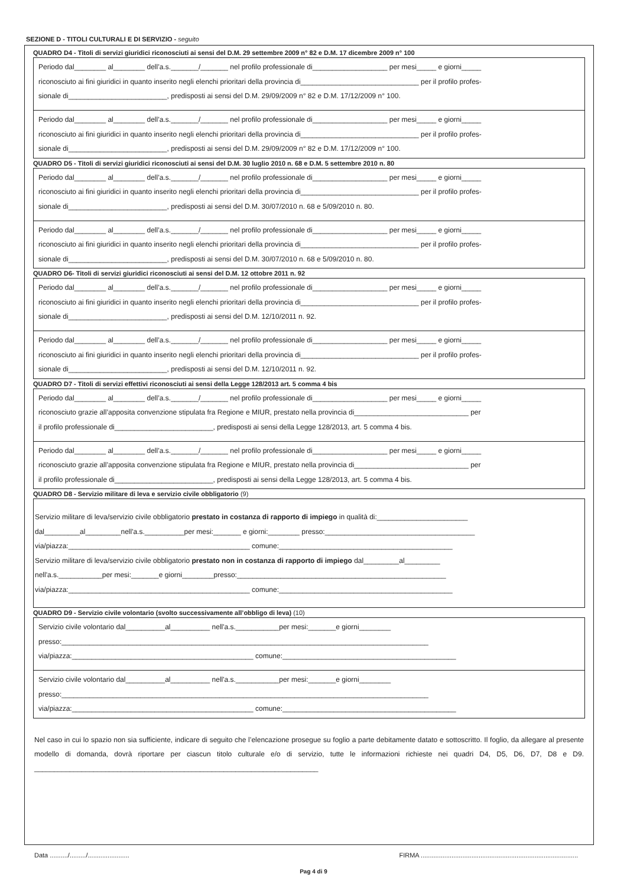SEZIONE D - TITOLI CULTURALI E DI SERVIZIO - seguito
QUADRO D4 - Titoli di servizi giuridici riconosciuti ai sensi del D.M. 29 settembre 2009 n° 82 e D.M. 17 dicembre 2009 n° 100
Periodo dal________ al________ dell’a.s._______/_______ nel profilo professionale di___________________ per mesi_____ e giorni_____
riconosciuto ai fini giuridici in quanto inserito negli elenchi prioritari della provincia di______________________________ per il profilo profes-
sionale di_________________________, predisposti ai sensi del D.M. 29/09/2009 n° 82 e D.M. 17/12/2009 n° 100.
Periodo dal________ al________ dell’a.s._______/_______ nel profilo professionale di___________________ per mesi_____ e giorni_____
riconosciuto ai fini giuridici in quanto inserito negli elenchi prioritari della provincia di______________________________ per il profilo profes-
sionale di_________________________, predisposti ai sensi del D.M. 29/09/2009 n° 82 e D.M. 17/12/2009 n° 100.
QUADRO D5 - Titoli di servizi giuridici riconosciuti ai sensi del D.M. 30 luglio 2010 n. 68 e D.M. 5 settembre 2010 n. 80
Periodo dal________ al________ dell’a.s._______/_______ nel profilo professionale di___________________ per mesi_____ e giorni_____
riconosciuto ai fini giuridici in quanto inserito negli elenchi prioritari della provincia di______________________________ per il profilo profes-
sionale di_________________________, predisposti ai sensi del D.M. 30/07/2010 n. 68 e 5/09/2010 n. 80.
Periodo dal________ al________ dell’a.s._______/_______ nel profilo professionale di___________________ per mesi_____ e giorni_____
riconosciuto ai fini giuridici in quanto inserito negli elenchi prioritari della provincia di______________________________ per il profilo profes-
sionale di_________________________, predisposti ai sensi del D.M. 30/07/2010 n. 68 e 5/09/2010 n. 80.
QUADRO D6- Titoli di servizi giuridici riconosciuti ai sensi del D.M. 12 ottobre 2011 n. 92
Periodo dal________ al________ dell’a.s._______/_______ nel profilo professionale di___________________ per mesi_____ e giorni_____
riconosciuto ai fini giuridici in quanto inserito negli elenchi prioritari della provincia di______________________________ per il profilo profes-
sionale di_________________________, predisposti ai sensi del D.M. 12/10/2011 n. 92.
Periodo dal________ al________ dell’a.s._______/_______ nel profilo professionale di___________________ per mesi_____ e giorni_____
riconosciuto ai fini giuridici in quanto inserito negli elenchi prioritari della provincia di______________________________ per il profilo profes-
sionale di_________________________, predisposti ai sensi del D.M. 12/10/2011 n. 92.
QUADRO D7 - Titoli di servizi effettivi riconosciuti ai sensi della Legge 128/2013 art. 5 comma 4 bis
Periodo dal________ al________ dell’a.s._______/_______ nel profilo professionale di___________________ per mesi_____ e giorni_____
riconosciuto grazie all’apposita convenzione stipulata fra Regione e MIUR, prestato nella provincia di_____________________________ per
il profilo professionale di_________________________, predisposti ai sensi della Legge 128/2013, art. 5 comma 4 bis.
Periodo dal________ al________ dell’a.s._______/_______ nel profilo professionale di___________________ per mesi_____ e giorni_____
riconosciuto grazie all’apposita convenzione stipulata fra Regione e MIUR, prestato nella provincia di_____________________________ per
il profilo professionale di_________________________, predisposti ai sensi della Legge 128/2013, art. 5 comma 4 bis.
QUADRO D8 - Servizio militare di leva e servizio civile obbligatorio (9)
Servizio militare di leva/servizio civile obbligatorio prestato in costanza di rapporto di impiego in qualità di:_______________________
dal_________al_________nell'a.s.__________per mesi:_______ e giorni:________ presso:______________________________________
via/piazza:______________________________________________ comune:____________________________________________
Servizio militare di leva/servizio civile obbligatorio prestato non in costanza di rapporto di impiego dal_________al_________
nell'a.s.___________per mesi:_______e giorni________presso:_____________________________________________________
via/piazza:______________________________________________ comune:____________________________________________
QUADRO D9 - Servizio civile volontario (svolto successivamente all’obbligo di leva) (10)
Servizio civile volontario dal__________al__________ nell'a.s.___________per mesi:_______e giorni________
presso:_____________________________________________________________________________________________
via/piazza:______________________________________________ comune:____________________________________________
Servizio civile volontario dal__________al__________ nell'a.s.___________per mesi:_______e giorni________
presso:_____________________________________________________________________________________________
via/piazza:______________________________________________ comune:____________________________________________
Nel caso in cui lo spazio non sia sufficiente, indicare di seguito che l’elencazione prosegue su foglio a parte debitamente datato e sottoscritto. Il foglio, da allegare al presente modello di domanda, dovrà riportare per ciascun titolo culturale e/o di servizio, tutte le informazioni richieste nei quadri D4, D5, D6, D7, D8 e D9. ________________________________________________________________________
Data ........../........./....................... FIRMA .......................................................................................
Pag 4 di 9